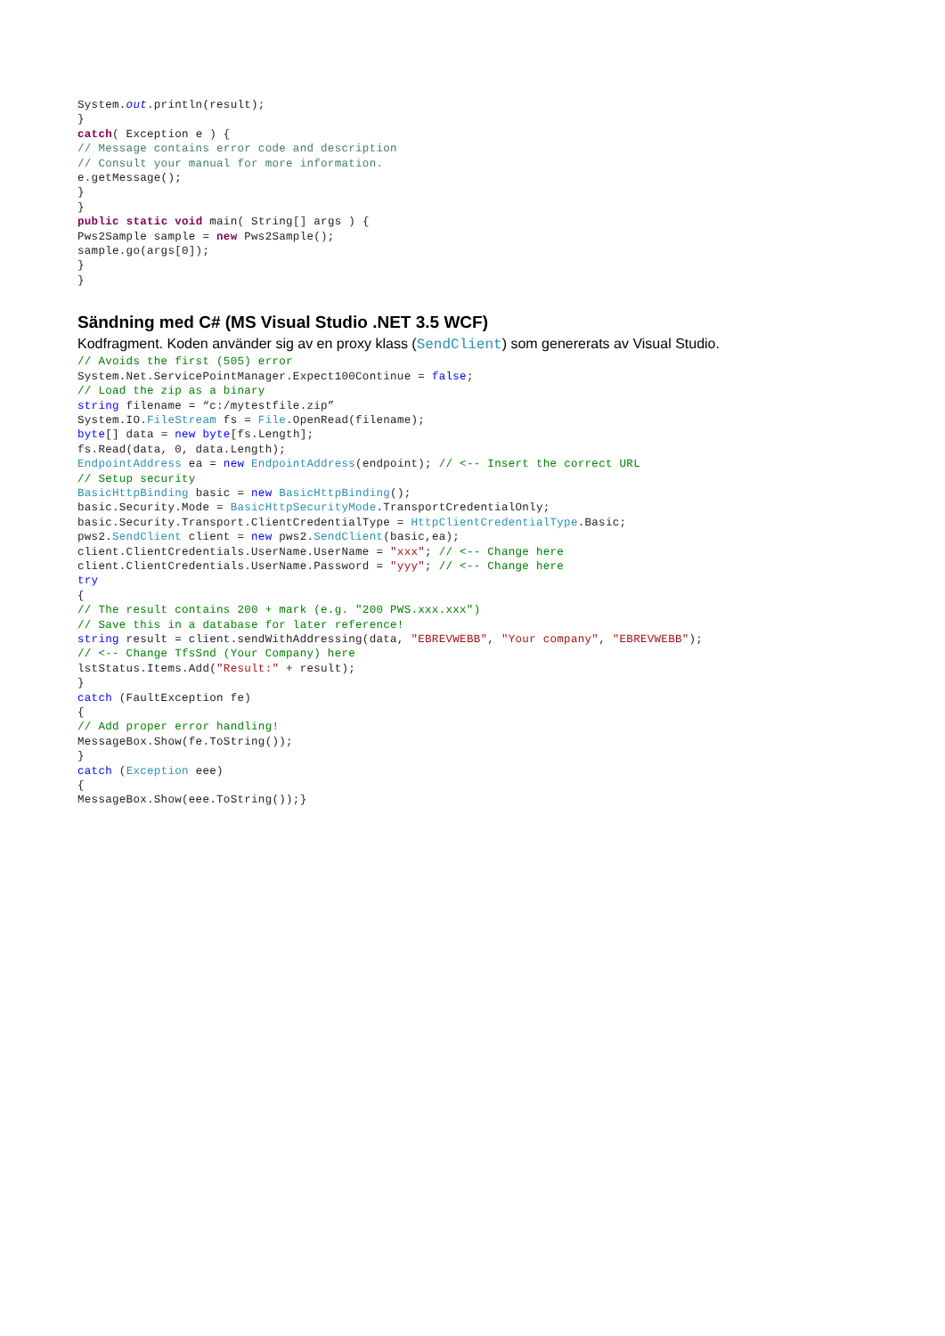System.out.println(result);
}
catch( Exception e ) {
// Message contains error code and description
// Consult your manual for more information.
e.getMessage();
}
}
public static void main( String[] args ) {
Pws2Sample sample = new Pws2Sample();
sample.go(args[0]);
}
}
Sändning med C# (MS Visual Studio .NET 3.5 WCF)
Kodfragment. Koden använder sig av en proxy klass (SendClient) som genererats av Visual Studio.
// Avoids the first (505) error
System.Net.ServicePointManager.Expect100Continue = false;
// Load the zip as a binary
string filename = “c:/mytestfile.zip”
System.IO.FileStream fs = File.OpenRead(filename);
byte[] data = new byte[fs.Length];
fs.Read(data, 0, data.Length);
EndpointAddress ea = new EndpointAddress(endpoint); // <-- Insert the correct URL
// Setup security
BasicHttpBinding basic = new BasicHttpBinding();
basic.Security.Mode = BasicHttpSecurityMode.TransportCredentialOnly;
basic.Security.Transport.ClientCredentialType = HttpClientCredentialType.Basic;
pws2.SendClient client = new pws2.SendClient(basic,ea);
client.ClientCredentials.UserName.UserName = "xxx"; // <-- Change here
client.ClientCredentials.UserName.Password = "yyy"; // <-- Change here
try
{
// The result contains 200 + mark (e.g. "200 PWS.xxx.xxx")
// Save this in a database for later reference!
string result = client.sendWithAddressing(data, "EBREVWEBB", "Your company", "EBREVWEBB");
// <-- Change TfsSnd (Your Company) here
lstStatus.Items.Add("Result:" + result);
}
catch (FaultException fe)
{
// Add proper error handling!
MessageBox.Show(fe.ToString());
}
catch (Exception eee)
{
MessageBox.Show(eee.ToString());}